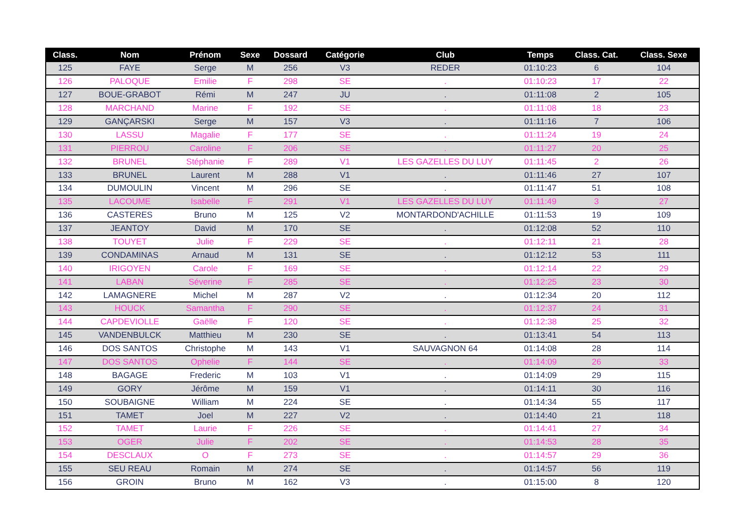| Class. | Nom | Prénom | Sexe | Dossard | Catégorie | Club | Temps | Class. Cat. | Class. Sexe |
| --- | --- | --- | --- | --- | --- | --- | --- | --- | --- |
| 125 | FAYE | Serge | M | 256 | V3 | REDER | 01:10:23 | 6 | 104 |
| 126 | PALOQUE | Emilie | F | 298 | SE | . | 01:10:23 | 17 | 22 |
| 127 | BOUE-GRABOT | Rémi | M | 247 | JU | . | 01:11:08 | 2 | 105 |
| 128 | MARCHAND | Marine | F | 192 | SE | . | 01:11:08 | 18 | 23 |
| 129 | GANÇARSKI | Serge | M | 157 | V3 | . | 01:11:16 | 7 | 106 |
| 130 | LASSU | Magalie | F | 177 | SE | . | 01:11:24 | 19 | 24 |
| 131 | PIERROU | Caroline | F | 206 | SE | . | 01:11:27 | 20 | 25 |
| 132 | BRUNEL | Stéphanie | F | 289 | V1 | LES GAZELLES DU LUY | 01:11:45 | 2 | 26 |
| 133 | BRUNEL | Laurent | M | 288 | V1 | . | 01:11:46 | 27 | 107 |
| 134 | DUMOULIN | Vincent | M | 296 | SE | . | 01:11:47 | 51 | 108 |
| 135 | LACOUME | Isabelle | F | 291 | V1 | LES GAZELLES DU LUY | 01:11:49 | 3 | 27 |
| 136 | CASTERES | Bruno | M | 125 | V2 | MONTARDOND'ACHILLE | 01:11:53 | 19 | 109 |
| 137 | JEANTOY | David | M | 170 | SE | . | 01:12:08 | 52 | 110 |
| 138 | TOUYET | Julie | F | 229 | SE | . | 01:12:11 | 21 | 28 |
| 139 | CONDAMINAS | Arnaud | M | 131 | SE | . | 01:12:12 | 53 | 111 |
| 140 | IRIGOYEN | Carole | F | 169 | SE | . | 01:12:14 | 22 | 29 |
| 141 | LABAN | Séverine | F | 285 | SE | . | 01:12:25 | 23 | 30 |
| 142 | LAMAGNERE | Michel | M | 287 | V2 | . | 01:12:34 | 20 | 112 |
| 143 | HOUCK | Samantha | F | 290 | SE | . | 01:12:37 | 24 | 31 |
| 144 | CAPDEVIOLLE | Gaëlle | F | 120 | SE | . | 01:12:38 | 25 | 32 |
| 145 | VANDENBULCK | Matthieu | M | 230 | SE | . | 01:13:41 | 54 | 113 |
| 146 | DOS SANTOS | Christophe | M | 143 | V1 | SAUVAGNON 64 | 01:14:08 | 28 | 114 |
| 147 | DOS SANTOS | Ophelie | F | 144 | SE | . | 01:14:09 | 26 | 33 |
| 148 | BAGAGE | Frederic | M | 103 | V1 | . | 01:14:09 | 29 | 115 |
| 149 | GORY | Jérôme | M | 159 | V1 | . | 01:14:11 | 30 | 116 |
| 150 | SOUBAIGNE | William | M | 224 | SE | . | 01:14:34 | 55 | 117 |
| 151 | TAMET | Joel | M | 227 | V2 | . | 01:14:40 | 21 | 118 |
| 152 | TAMET | Laurie | F | 226 | SE | . | 01:14:41 | 27 | 34 |
| 153 | OGER | Julie | F | 202 | SE | . | 01:14:53 | 28 | 35 |
| 154 | DESCLAUX | O | F | 273 | SE | . | 01:14:57 | 29 | 36 |
| 155 | SEU REAU | Romain | M | 274 | SE | . | 01:14:57 | 56 | 119 |
| 156 | GROIN | Bruno | M | 162 | V3 | . | 01:15:00 | 8 | 120 |